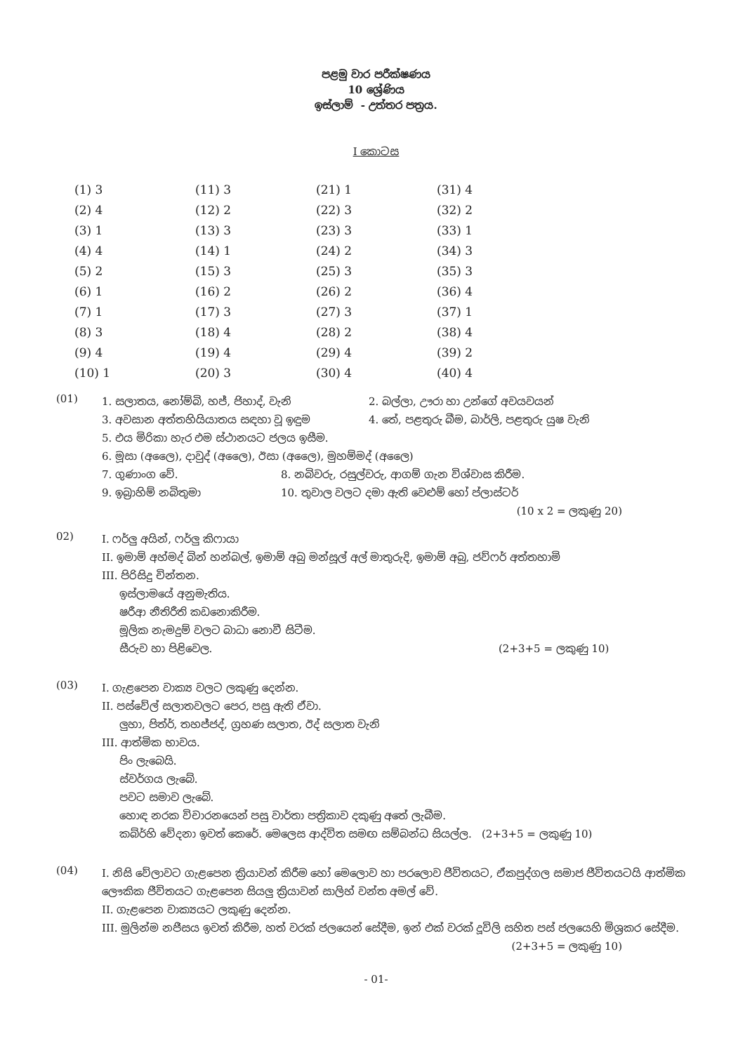පළමු වාර පරීක්ෂණය
10 ශ්‍රේණිය
ඉස්ලාම් - උත්තර පත්‍රය.
I කොටස
| (1) 3 | (11) 3 | (21) 1 | (31) 4 |
| (2) 4 | (12) 2 | (22) 3 | (32) 2 |
| (3) 1 | (13) 3 | (23) 3 | (33) 1 |
| (4) 4 | (14) 1 | (24) 2 | (34) 3 |
| (5) 2 | (15) 3 | (25) 3 | (35) 3 |
| (6) 1 | (16) 2 | (26) 2 | (36) 4 |
| (7) 1 | (17) 3 | (27) 3 | (37) 1 |
| (8) 3 | (18) 4 | (28) 2 | (38) 4 |
| (9) 4 | (19) 4 | (29) 4 | (39) 2 |
| (10) 1 | (20) 3 | (30) 4 | (40) 4 |
(01)
1. සලාතය, නෝම්බි, හජ්, ජිහාද්, වැනි 2. බල්ලා, ඌරා හා උන්ගේ අවයවයන්
3. අවසාන අත්තහියියාතය සඳහා වූ ඉඳුම 4. තේ, පළතුරු බීම, බාර්ලි, පළතුරු යුෂ වැනි
5. එය මිරිකා හැර එම ස්ථානයට ජලය ඉසීම.
6. මූසා (අලෛ), දාවුද් (අලෛ), ඊසා (අලෛ), මුහම්මද් (අලෛ)
7. ගුණාංග වේ. 8. නබිවරු, රසුල්වරු, ආගම් ගැන විශ්වාස කිරීම.
9. ඉබ්‍රාහිම් නබිතුමා 10. තුවාල වලට දමා ඇති වෙළුම් හෝ ප්ලාස්ටර්
(10 x 2 = ලකුණු 20)
02)
I. ෆර්ලු අයින්, ෆර්ලු කිෆායා
II. ඉමාම් අහ්මද් බින් හන්බල්, ඉමාම් අබු මන්සූල් අල් මාතුරුදි, ඉමාම් අබු, ජව්ෆර් අත්තහාමි
III. පිරිසිදු චින්තන.
ඉස්ලාමයේ අනුමැතිය.
ෂරීආ නීතිරීති කඩනොකිරීම.
මූලික නැමදුම් වලට බාධා නොවී සිටීම.
සීරුව හා පිළිවෙල. (2+3+5 = ලකුණු 10)
(03)
I. ගැළපෙන වාක්‍ය වලට ලකුණු දෙන්න.
II. පස්වේල් සලාතවලට පෙර, පසු ඇති ඒවා.
ලුහා, පිත්ර්, තහජ්ජද්, ග්‍රහණ සලාත, ඊද් සලාත වැනි
III. ආත්මික භාවය.
පිං ලැබෙයි.
ස්වර්ගය ලැබේ.
පවට සමාව ලැබේ.
හොඳ නරක විචාරනයෙන් පසු වාර්තා පත්‍රිකාව දකුණු අතේ ලැබීම.
කබ්ර්හි වේදනා ඉවත් කෙරේ. මෙලෙස ආද්විත සමඟ සම්බන්ධ සියල්ල. (2+3+5 = ලකුණු 10)
(04)
I. නිසි වේලාවට ගැළපෙන ක්‍රියාවන් කිරීම හෝ මෙලොව හා පරලොව ජීවිතයට, ඒකපුද්ගල සමාජ ජීවිතයටයි ආත්මික ලෞකික ජීවිතයට ගැළපෙන සියලු ක්‍රියාවන් සාලිහ් වන්ත අමල් වේ.
II. ගැළපෙන වාක්‍යයට ලකුණු දෙන්න.
III. මුලින්ම නජීසය ඉවත් කිරීම, හත් වරක් ජලයෙන් සේදීම, ඉන් එක් වරක් දූවිලි සහිත පස් ජලයෙහි මිශ්‍රකර සේදීම.
(2+3+5 = ලකුණු 10)
- 01-